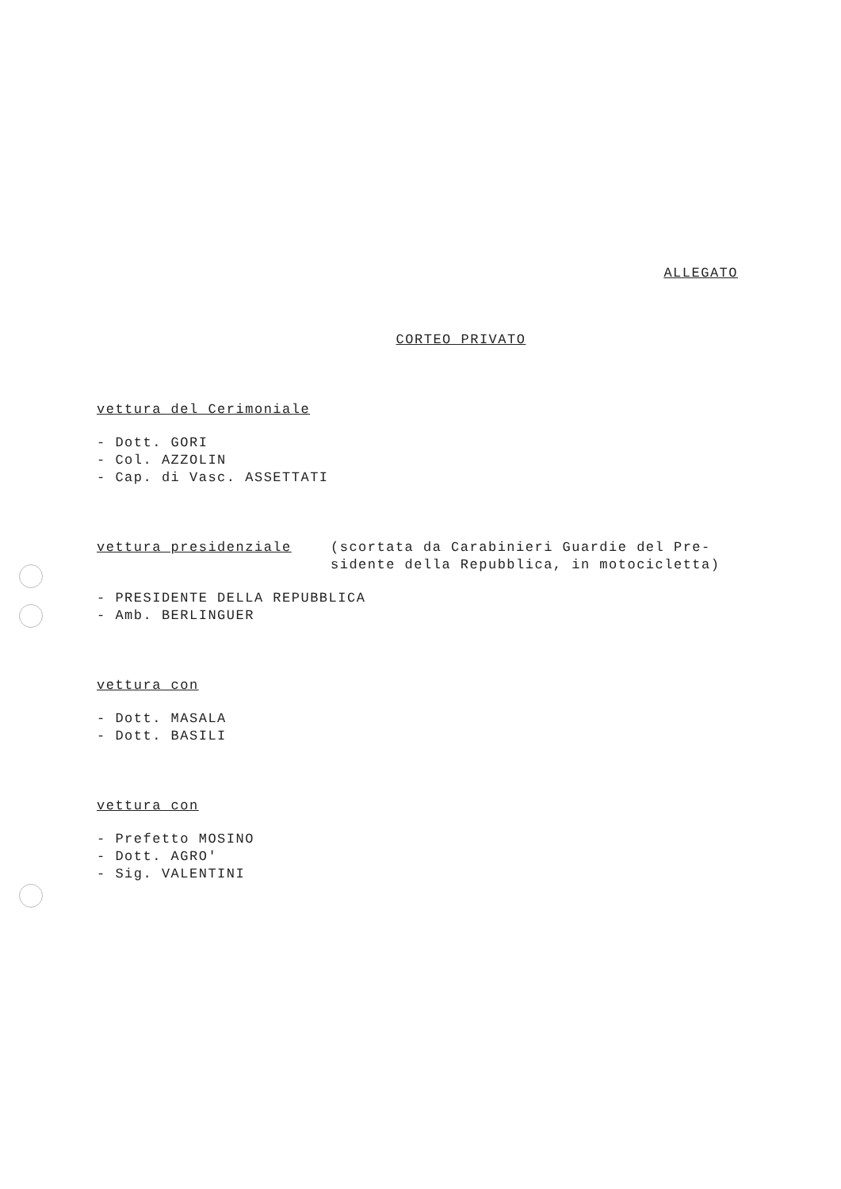ALLEGATO
CORTEO PRIVATO
vettura del Cerimoniale
- Dott. GORI
- Col. AZZOLIN
- Cap. di Vasc. ASSETTATI
vettura presidenziale (scortata da Carabinieri Guardie del Pre-
sidente della Repubblica, in motocicletta)
- PRESIDENTE DELLA REPUBBLICA
- Amb. BERLINGUER
vettura con
- Dott. MASALA
- Dott. BASILI
vettura con
- Prefetto MOSINO
- Dott. AGRO'
- Sig. VALENTINI